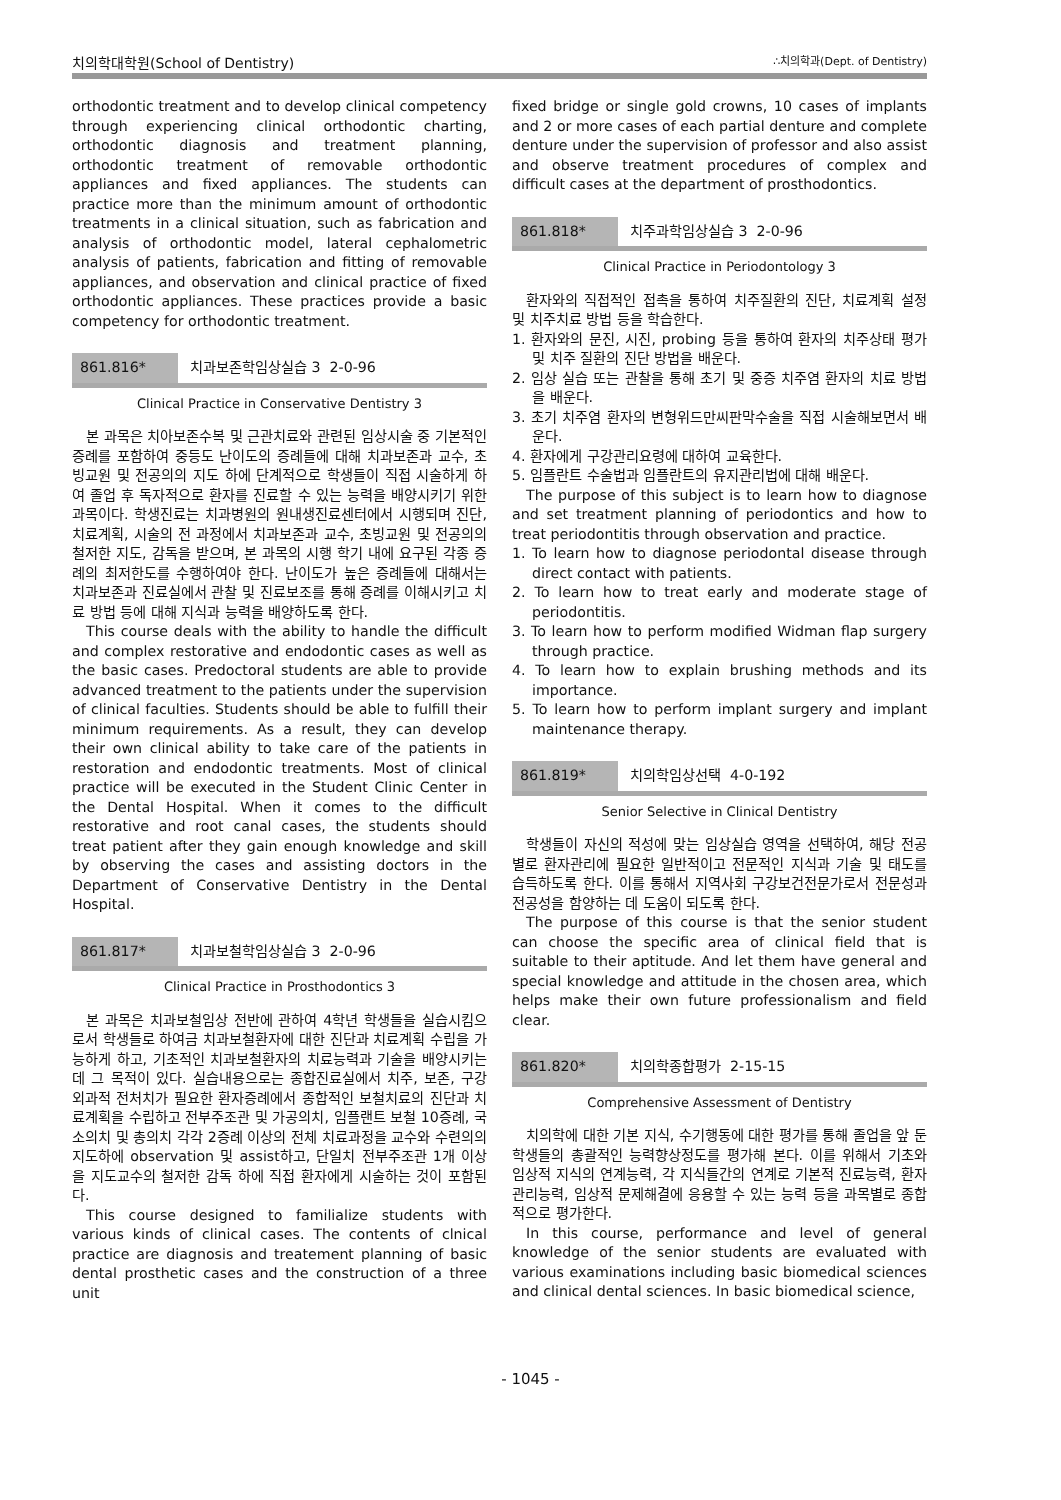치의학대학원(School of Dentistry) ∴치의학과(Dept. of Dentistry)
orthodontic treatment and to develop clinical competency through experiencing clinical orthodontic charting, orthodontic diagnosis and treatment planning, orthodontic treatment of removable orthodontic appliances and fixed appliances. The students can practice more than the minimum amount of orthodontic treatments in a clinical situation, such as fabrication and analysis of orthodontic model, lateral cephalometric analysis of patients, fabrication and fitting of removable appliances, and observation and clinical practice of fixed orthodontic appliances. These practices provide a basic competency for orthodontic treatment.
861.816* 치과보존학임상실습 3 2-0-96
Clinical Practice in Conservative Dentistry 3
본 과목은 치아보존수복 및 근관치료와 관련된 임상시술 중 기본적인 증례를 포함하여 중등도 난이도의 증례들에 대해 치과보존과 교수, 초빙교원 및 전공의의 지도 하에 단계적으로 학생들이 직접 시술하게 하여 졸업 후 독자적으로 환자를 진료할 수 있는 능력을 배양시키기 위한 과목이다. 학생진료는 치과병원의 원내생진료센터에서 시행되며 진단, 치료계획, 시술의 전 과정에서 치과보존과 교수, 초빙교원 및 전공의의 철저한 지도, 감독을 받으며, 본 과목의 시행 학기 내에 요구된 각종 증례의 최저한도를 수행하여야 한다. 난이도가 높은 증례들에 대해서는 치과보존과 진료실에서 관찰 및 진료보조를 통해 증례를 이해시키고 치료 방법 등에 대해 지식과 능력을 배양하도록 한다.
This course deals with the ability to handle the difficult and complex restorative and endodontic cases as well as the basic cases. Predoctoral students are able to provide advanced treatment to the patients under the supervision of clinical faculties. Students should be able to fulfill their minimum requirements. As a result, they can develop their own clinical ability to take care of the patients in restoration and endodontic treatments. Most of clinical practice will be executed in the Student Clinic Center in the Dental Hospital. When it comes to the difficult restorative and root canal cases, the students should treat patient after they gain enough knowledge and skill by observing the cases and assisting doctors in the Department of Conservative Dentistry in the Dental Hospital.
861.817* 치과보철학임상실습 3 2-0-96
Clinical Practice in Prosthodontics 3
본 과목은 치과보철임상 전반에 관하여 4학년 학생들을 실습시킴으로서 학생들로 하여금 치과보철환자에 대한 진단과 치료계획 수립을 가능하게 하고, 기초적인 치과보철환자의 치료능력과 기술을 배양시키는 데 그 목적이 있다. 실습내용으로는 종합진료실에서 치주, 보존, 구강 외과적 전처치가 필요한 환자증례에서 종합적인 보철치료의 진단과 치료계획을 수립하고 전부주조관 및 가공의치, 임플랜트 보철 10증례, 국소의치 및 총의치 각각 2증례 이상의 전체 치료과정을 교수와 수련의의 지도하에 observation 및 assist하고, 단일치 전부주조관 1개 이상을 지도교수의 철저한 감독 하에 직접 환자에게 시술하는 것이 포함된다.
This course designed to familialize students with various kinds of clinical cases. The contents of clnical practice are diagnosis and treatement planning of basic dental prosthetic cases and the construction of a three unit
fixed bridge or single gold crowns, 10 cases of implants and 2 or more cases of each partial denture and complete denture under the supervision of professor and also assist and observe treatment procedures of complex and difficult cases at the department of prosthodontics.
861.818* 치주과학임상실습 3 2-0-96
Clinical Practice in Periodontology 3
환자와의 직접적인 접촉을 통하여 치주질환의 진단, 치료계획 설정 및 치주치료 방법 등을 학습한다.
1. 환자와의 문진, 시진, probing 등을 통하여 환자의 치주상태 평가 및 치주 질환의 진단 방법을 배운다.
2. 임상 실습 또는 관찰을 통해 초기 및 중증 치주염 환자의 치료 방법을 배운다.
3. 초기 치주염 환자의 변형위드만씨판막수술을 직접 시술해보면서 배운다.
4. 환자에게 구강관리요령에 대하여 교육한다.
5. 임플란트 수술법과 임플란트의 유지관리법에 대해 배운다.
The purpose of this subject is to learn how to diagnose and set treatment planning of periodontics and how to treat periodontitis through observation and practice.
1. To learn how to diagnose periodontal disease through direct contact with patients.
2. To learn how to treat early and moderate stage of periodontitis.
3. To learn how to perform modified Widman flap surgery through practice.
4. To learn how to explain brushing methods and its importance.
5. To learn how to perform implant surgery and implant maintenance therapy.
861.819* 치의학임상선택 4-0-192
Senior Selective in Clinical Dentistry
학생들이 자신의 적성에 맞는 임상실습 영역을 선택하여, 해당 전공별로 환자관리에 필요한 일반적이고 전문적인 지식과 기술 및 태도를 습득하도록 한다. 이를 통해서 지역사회 구강보건전문가로서 전문성과 전공성을 함양하는 데 도움이 되도록 한다.
The purpose of this course is that the senior student can choose the specific area of clinical field that is suitable to their aptitude. And let them have general and special knowledge and attitude in the chosen area, which helps make their own future professionalism and field clear.
861.820* 치의학종합평가 2-15-15
Comprehensive Assessment of Dentistry
치의학에 대한 기본 지식, 수기행동에 대한 평가를 통해 졸업을 앞 둔 학생들의 총괄적인 능력향상정도를 평가해 본다. 이를 위해서 기초와 임상적 지식의 연계능력, 각 지식들간의 연계로 기본적 진료능력, 환자 관리능력, 임상적 문제해결에 응용할 수 있는 능력 등을 과목별로 종합적으로 평가한다.
In this course, performance and level of general knowledge of the senior students are evaluated with various examinations including basic biomedical sciences and clinical dental sciences. In basic biomedical science,
- 1045 -